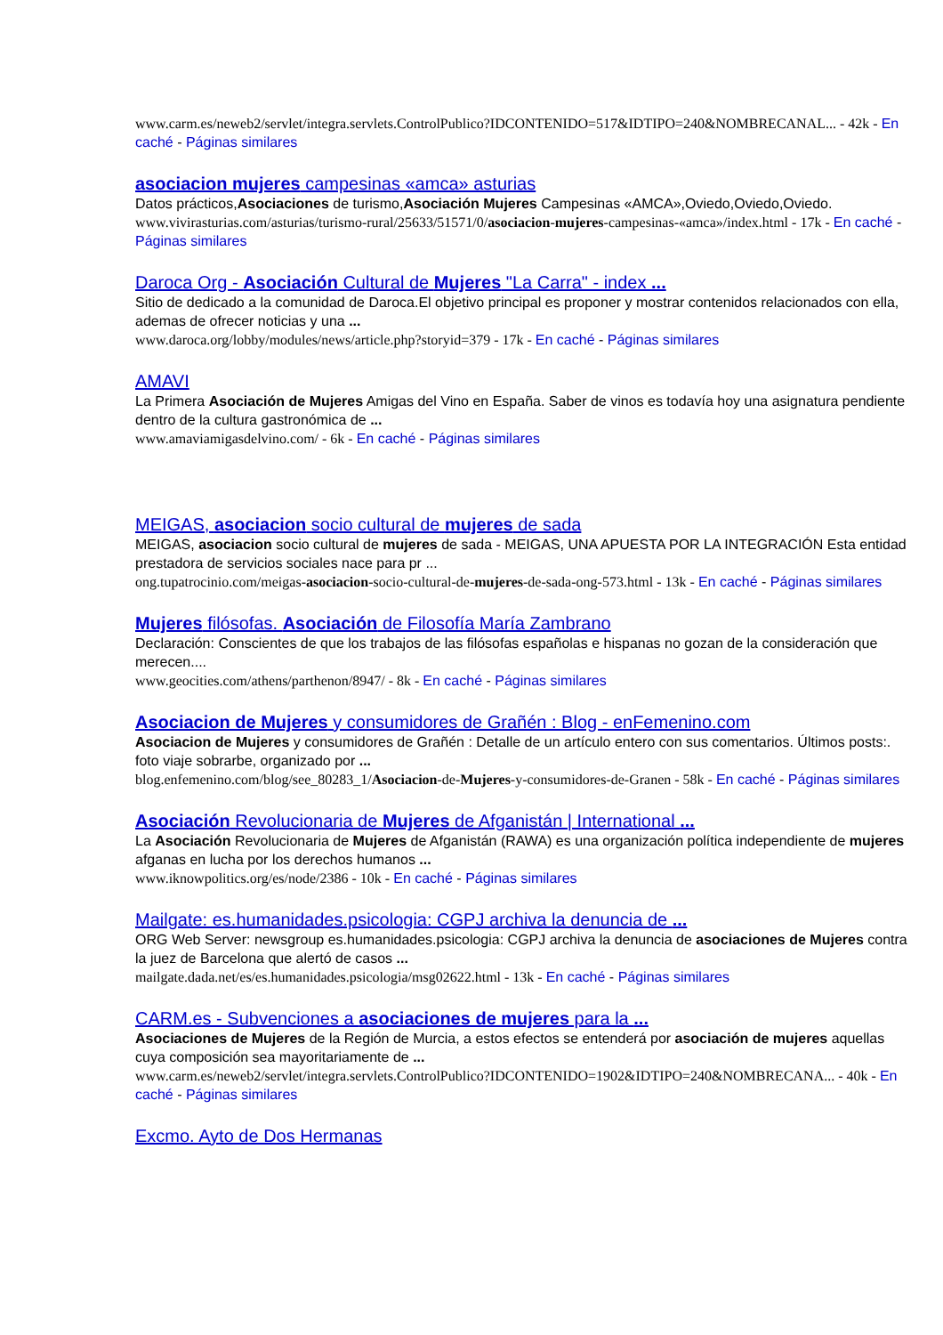www.carm.es/neweb2/servlet/integra.servlets.ControlPublico?IDCONTENIDO=517&IDTIPO=240&NOMBRECANAL... - 42k - En caché - Páginas similares
asociacion mujeres campesinas «amca» asturias
Datos prácticos,Asociaciones de turismo,Asociación Mujeres Campesinas «AMCA»,Oviedo,Oviedo,Oviedo.
www.vivirasturias.com/asturias/turismo-rural/25633/51571/0/asociacion-mujeres-campesinas-«amca»/index.html - 17k - En caché - Páginas similares
Daroca Org - Asociación Cultural de Mujeres "La Carra" - index ...
Sitio de dedicado a la comunidad de Daroca.El objetivo principal es proponer y mostrar contenidos relacionados con ella, ademas de ofrecer noticias y una ...
www.daroca.org/lobby/modules/news/article.php?storyid=379 - 17k - En caché - Páginas similares
AMAVI
La Primera Asociación de Mujeres Amigas del Vino en España. Saber de vinos es todavía hoy una asignatura pendiente dentro de la cultura gastronómica de ...
www.amaviamigasdelvino.com/ - 6k - En caché - Páginas similares
MEIGAS, asociacion socio cultural de mujeres de sada
MEIGAS, asociacion socio cultural de mujeres de sada - MEIGAS, UNA APUESTA POR LA INTEGRACIÓN Esta entidad prestadora de servicios sociales nace para pr ...
ong.tupatrocinio.com/meigas-asociacion-socio-cultural-de-mujeres-de-sada-ong-573.html - 13k - En caché - Páginas similares
Mujeres filósofas. Asociación de Filosofía María Zambrano
Declaración: Conscientes de que los trabajos de las filósofas españolas e hispanas no gozan de la consideración que merecen....
www.geocities.com/athens/parthenon/8947/ - 8k - En caché - Páginas similares
Asociacion de Mujeres y consumidores de Grañén : Blog - enFemenino.com
Asociacion de Mujeres y consumidores de Grañén : Detalle de un artículo entero con sus comentarios. Últimos posts:. foto viaje sobrarbe, organizado por ...
blog.enfemenino.com/blog/see_80283_1/Asociacion-de-Mujeres-y-consumidores-de-Granen - 58k - En caché - Páginas similares
Asociación Revolucionaria de Mujeres de Afganistán | International ...
La Asociación Revolucionaria de Mujeres de Afganistán (RAWA) es una organización política independiente de mujeres afganas en lucha por los derechos humanos ...
www.iknowpolitics.org/es/node/2386 - 10k - En caché - Páginas similares
Mailgate: es.humanidades.psicologia: CGPJ archiva la denuncia de ...
ORG Web Server: newsgroup es.humanidades.psicologia: CGPJ archiva la denuncia de asociaciones de Mujeres contra la juez de Barcelona que alertó de casos ...
mailgate.dada.net/es/es.humanidades.psicologia/msg02622.html - 13k - En caché - Páginas similares
CARM.es - Subvenciones a asociaciones de mujeres para la ...
Asociaciones de Mujeres de la Región de Murcia, a estos efectos se entenderá por asociación de mujeres aquellas cuya composición sea mayoritariamente de ...
www.carm.es/neweb2/servlet/integra.servlets.ControlPublico?IDCONTENIDO=1902&IDTIPO=240&NOMBRECANA... - 40k - En caché - Páginas similares
Excmo. Ayto de Dos Hermanas